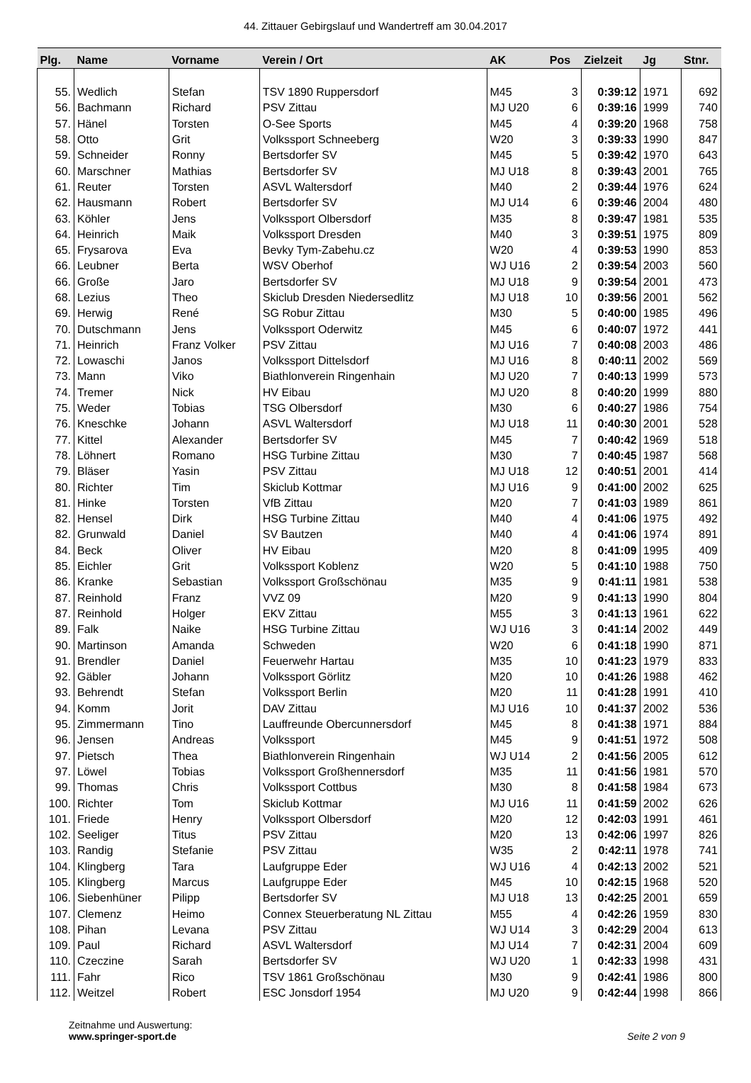44. Zittauer Gebirgslauf und Wandertreff am 30.04.2017
| Plg. | Name | Vorname | Verein / Ort | AK | Pos | Zielzeit | Jg | Stnr. |
| --- | --- | --- | --- | --- | --- | --- | --- | --- |
| 55. | Wedlich | Stefan | TSV 1890 Ruppersdorf | M45 | 3 | 0:39:12 | 1971 | 692 |
| 56. | Bachmann | Richard | PSV Zittau | MJ U20 | 6 | 0:39:16 | 1999 | 740 |
| 57. | Hänel | Torsten | O-See Sports | M45 | 4 | 0:39:20 | 1968 | 758 |
| 58. | Otto | Grit | Volkssport Schneeberg | W20 | 3 | 0:39:33 | 1990 | 847 |
| 59. | Schneider | Ronny | Bertsdorfer SV | M45 | 5 | 0:39:42 | 1970 | 643 |
| 60. | Marschner | Mathias | Bertsdorfer SV | MJ U18 | 8 | 0:39:43 | 2001 | 765 |
| 61. | Reuter | Torsten | ASVL Waltersdorf | M40 | 2 | 0:39:44 | 1976 | 624 |
| 62. | Hausmann | Robert | Bertsdorfer SV | MJ U14 | 6 | 0:39:46 | 2004 | 480 |
| 63. | Köhler | Jens | Volkssport Olbersdorf | M35 | 8 | 0:39:47 | 1981 | 535 |
| 64. | Heinrich | Maik | Volkssport Dresden | M40 | 3 | 0:39:51 | 1975 | 809 |
| 65. | Frysarova | Eva | Bevky Tym-Zabehu.cz | W20 | 4 | 0:39:53 | 1990 | 853 |
| 66. | Leubner | Berta | WSV Oberhof | WJ U16 | 2 | 0:39:54 | 2003 | 560 |
| 66. | Große | Jaro | Bertsdorfer SV | MJ U18 | 9 | 0:39:54 | 2001 | 473 |
| 68. | Lezius | Theo | Skiclub Dresden Niedersedlitz | MJ U18 | 10 | 0:39:56 | 2001 | 562 |
| 69. | Herwig | René | SG Robur Zittau | M30 | 5 | 0:40:00 | 1985 | 496 |
| 70. | Dutschmann | Jens | Volkssport Oderwitz | M45 | 6 | 0:40:07 | 1972 | 441 |
| 71. | Heinrich | Franz Volker | PSV Zittau | MJ U16 | 7 | 0:40:08 | 2003 | 486 |
| 72. | Lowaschi | Janos | Volkssport Dittelsdorf | MJ U16 | 8 | 0:40:11 | 2002 | 569 |
| 73. | Mann | Viko | Biathlonverein Ringenhain | MJ U20 | 7 | 0:40:13 | 1999 | 573 |
| 74. | Tremer | Nick | HV Eibau | MJ U20 | 8 | 0:40:20 | 1999 | 880 |
| 75. | Weder | Tobias | TSG Olbersdorf | M30 | 6 | 0:40:27 | 1986 | 754 |
| 76. | Kneschke | Johann | ASVL Waltersdorf | MJ U18 | 11 | 0:40:30 | 2001 | 528 |
| 77. | Kittel | Alexander | Bertsdorfer SV | M45 | 7 | 0:40:42 | 1969 | 518 |
| 78. | Löhnert | Romano | HSG Turbine Zittau | M30 | 7 | 0:40:45 | 1987 | 568 |
| 79. | Bläser | Yasin | PSV Zittau | MJ U18 | 12 | 0:40:51 | 2001 | 414 |
| 80. | Richter | Tim | Skiclub Kottmar | MJ U16 | 9 | 0:41:00 | 2002 | 625 |
| 81. | Hinke | Torsten | VfB Zittau | M20 | 7 | 0:41:03 | 1989 | 861 |
| 82. | Hensel | Dirk | HSG Turbine Zittau | M40 | 4 | 0:41:06 | 1975 | 492 |
| 82. | Grunwald | Daniel | SV Bautzen | M40 | 4 | 0:41:06 | 1974 | 891 |
| 84. | Beck | Oliver | HV Eibau | M20 | 8 | 0:41:09 | 1995 | 409 |
| 85. | Eichler | Grit | Volkssport Koblenz | W20 | 5 | 0:41:10 | 1988 | 750 |
| 86. | Kranke | Sebastian | Volkssport Großschönau | M35 | 9 | 0:41:11 | 1981 | 538 |
| 87. | Reinhold | Franz | VVZ 09 | M20 | 9 | 0:41:13 | 1990 | 804 |
| 87. | Reinhold | Holger | EKV Zittau | M55 | 3 | 0:41:13 | 1961 | 622 |
| 89. | Falk | Naike | HSG Turbine Zittau | WJ U16 | 3 | 0:41:14 | 2002 | 449 |
| 90. | Martinson | Amanda | Schweden | W20 | 6 | 0:41:18 | 1990 | 871 |
| 91. | Brendler | Daniel | Feuerwehr Hartau | M35 | 10 | 0:41:23 | 1979 | 833 |
| 92. | Gäbler | Johann | Volkssport Görlitz | M20 | 10 | 0:41:26 | 1988 | 462 |
| 93. | Behrendt | Stefan | Volkssport Berlin | M20 | 11 | 0:41:28 | 1991 | 410 |
| 94. | Komm | Jorit | DAV Zittau | MJ U16 | 10 | 0:41:37 | 2002 | 536 |
| 95. | Zimmermann | Tino | Lauffreunde Obercunnersdorf | M45 | 8 | 0:41:38 | 1971 | 884 |
| 96. | Jensen | Andreas | Volkssport | M45 | 9 | 0:41:51 | 1972 | 508 |
| 97. | Pietsch | Thea | Biathlonverein Ringenhain | WJ U14 | 2 | 0:41:56 | 2005 | 612 |
| 97. | Löwel | Tobias | Volkssport Großhennersdorf | M35 | 11 | 0:41:56 | 1981 | 570 |
| 99. | Thomas | Chris | Volkssport Cottbus | M30 | 8 | 0:41:58 | 1984 | 673 |
| 100. | Richter | Tom | Skiclub Kottmar | MJ U16 | 11 | 0:41:59 | 2002 | 626 |
| 101. | Friede | Henry | Volkssport Olbersdorf | M20 | 12 | 0:42:03 | 1991 | 461 |
| 102. | Seeliger | Titus | PSV Zittau | M20 | 13 | 0:42:06 | 1997 | 826 |
| 103. | Randig | Stefanie | PSV Zittau | W35 | 2 | 0:42:11 | 1978 | 741 |
| 104. | Klingberg | Tara | Laufgruppe Eder | WJ U16 | 4 | 0:42:13 | 2002 | 521 |
| 105. | Klingberg | Marcus | Laufgruppe Eder | M45 | 10 | 0:42:15 | 1968 | 520 |
| 106. | Siebenhüner | Pilipp | Bertsdorfer SV | MJ U18 | 13 | 0:42:25 | 2001 | 659 |
| 107. | Clemenz | Heimo | Connex Steuerberatung NL Zittau | M55 | 4 | 0:42:26 | 1959 | 830 |
| 108. | Pihan | Levana | PSV Zittau | WJ U14 | 3 | 0:42:29 | 2004 | 613 |
| 109. | Paul | Richard | ASVL Waltersdorf | MJ U14 | 7 | 0:42:31 | 2004 | 609 |
| 110. | Czeczine | Sarah | Bertsdorfer SV | WJ U20 | 1 | 0:42:33 | 1998 | 431 |
| 111. | Fahr | Rico | TSV 1861 Großschönau | M30 | 9 | 0:42:41 | 1986 | 800 |
| 112. | Weitzel | Robert | ESC Jonsdorf 1954 | MJ U20 | 9 | 0:42:44 | 1998 | 866 |
Zeitnahme und Auswertung:
www.springer-sport.de
Seite 2 von 9